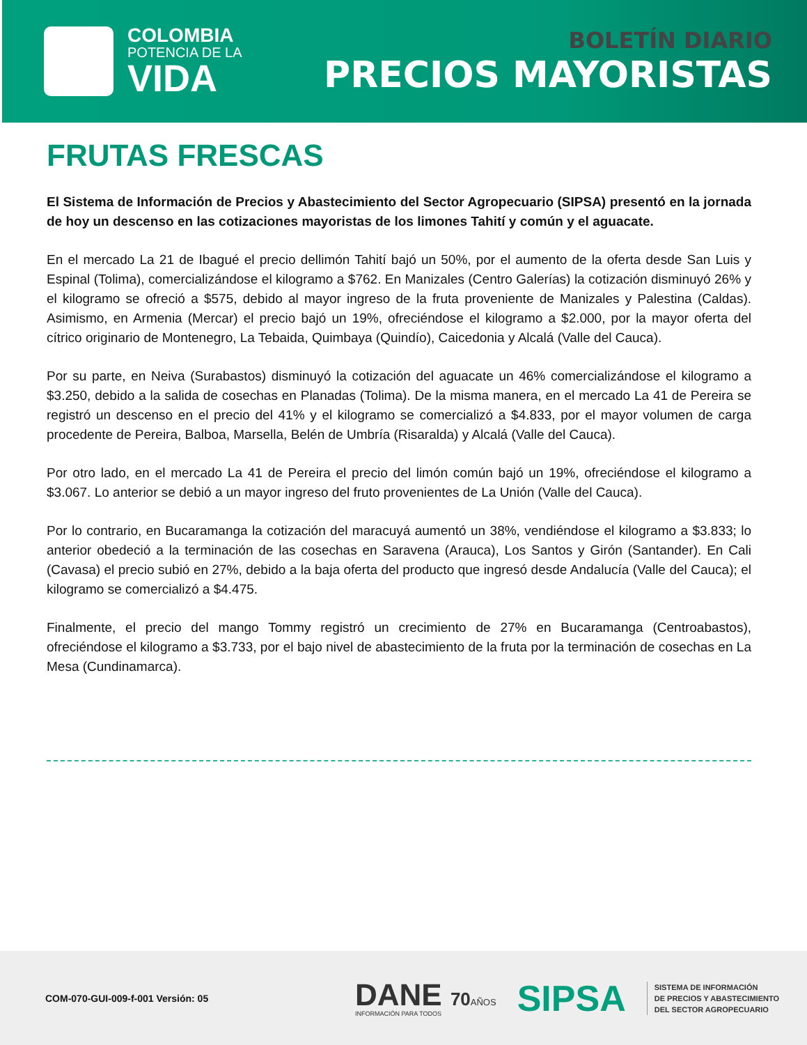COLOMBIA
POTENCIA DE LA
VIDA
BOLETÍN DIARIO
PRECIOS MAYORISTAS
FRUTAS FRESCAS
El Sistema de Información de Precios y Abastecimiento del Sector Agropecuario (SIPSA) presentó en la jornada de hoy un descenso en las cotizaciones mayoristas de los limones Tahití y común y el aguacate.
En el mercado La 21 de Ibagué el precio dellimón Tahití bajó un 50%, por el aumento de la oferta desde San Luis y Espinal (Tolima), comercializándose el kilogramo a $762. En Manizales (Centro Galerías) la cotización disminuyó 26% y el kilogramo se ofreció a $575, debido al mayor ingreso de la fruta proveniente de Manizales y Palestina (Caldas). Asimismo, en Armenia (Mercar) el precio bajó un 19%, ofreciéndose el kilogramo a $2.000, por la mayor oferta del cítrico originario de Montenegro, La Tebaida, Quimbaya (Quindío), Caicedonia y Alcalá (Valle del Cauca).
Por su parte, en Neiva (Surabastos) disminuyó la cotización del aguacate un 46% comercializándose el kilogramo a $3.250, debido a la salida de cosechas en Planadas (Tolima). De la misma manera, en el mercado La 41 de Pereira se registró un descenso en el precio del 41% y el kilogramo se comercializó a $4.833, por el mayor volumen de carga procedente de Pereira, Balboa, Marsella, Belén de Umbría (Risaralda) y Alcalá (Valle del Cauca).
Por otro lado, en el mercado La 41 de Pereira el precio del limón común bajó un 19%, ofreciéndose el kilogramo a $3.067. Lo anterior se debió a un mayor ingreso del fruto provenientes de La Unión (Valle del Cauca).
Por lo contrario, en Bucaramanga la cotización del maracuyá aumentó un 38%, vendiéndose el kilogramo a $3.833; lo anterior obedeció a la terminación de las cosechas en Saravena (Arauca), Los Santos y Girón (Santander). En Cali (Cavasa) el precio subió en 27%, debido a la baja oferta del producto que ingresó desde Andalucía (Valle del Cauca); el kilogramo se comercializó a $4.475.
Finalmente, el precio del mango Tommy registró un crecimiento de 27% en Bucaramanga (Centroabastos), ofreciéndose el kilogramo a $3.733, por el bajo nivel de abastecimiento de la fruta por la terminación de cosechas en La Mesa (Cundinamarca).
COM-070-GUI-009-f-001 Versión: 05
DANE 70 AÑOS
INFORMACIÓN PARA TODOS
SIPSA
SISTEMA DE INFORMACIÓN
DE PRECIOS Y ABASTECIMIENTO
DEL SECTOR AGROPECUARIO